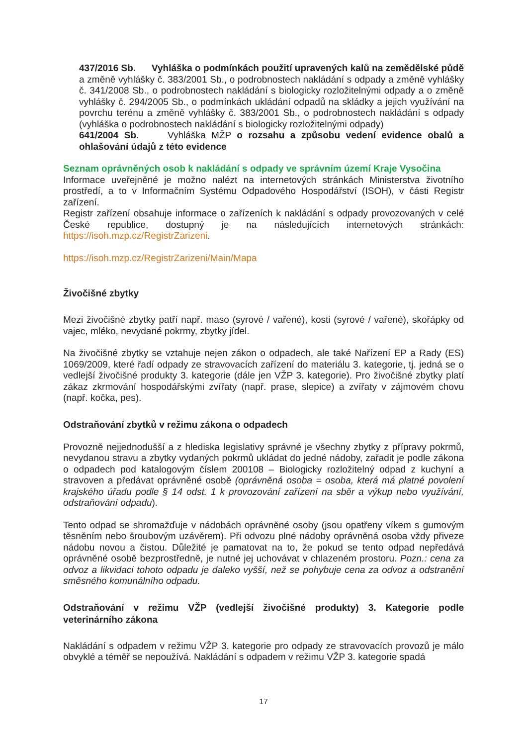437/2016 Sb. Vyhláška o podmínkách použití upravených kalů na zemědělské půdě a změně vyhlášky č. 383/2001 Sb., o podrobnostech nakládání s odpady a změně vyhlášky č. 341/2008 Sb., o podrobnostech nakládání s biologicky rozložitelnými odpady a o změně vyhlášky č. 294/2005 Sb., o podmínkách ukládání odpadů na skládky a jejich využívání na povrchu terénu a změně vyhlášky č. 383/2001 Sb., o podrobnostech nakládání s odpady (vyhláška o podrobnostech nakládání s biologicky rozložitelnými odpady)
641/2004 Sb. Vyhláška MŽP o rozsahu a způsobu vedení evidence obalů a ohlašování údajů z této evidence
Seznam oprávněných osob k nakládání s odpady ve správním území Kraje Vysočina
Informace uveřejněné je možno nalézt na internetových stránkách Ministerstva životního prostředí, a to v Informačním Systému Odpadového Hospodářství (ISOH), v části Registr zařízení.
Registr zařízení obsahuje informace o zařízeních k nakládání s odpady provozovaných v celé České republice, dostupný je na následujících internetových stránkách: https://isoh.mzp.cz/RegistrZarizeni.
https://isoh.mzp.cz/RegistrZarizeni/Main/Mapa
Živočišné zbytky
Mezi živočišné zbytky patří např. maso (syrové / vařené), kosti (syrové / vařené), skořápky od vajec, mléko, nevydané pokrmy, zbytky jídel.
Na živočišné zbytky se vztahuje nejen zákon o odpadech, ale také Nařízení EP a Rady (ES) 1069/2009, které řadí odpady ze stravovacích zařízení do materiálu 3. kategorie, tj. jedná se o vedlejší živočišné produkty 3. kategorie (dále jen VŽP 3. kategorie). Pro živočišné zbytky platí zákaz zkrmování hospodářskými zvířaty (např. prase, slepice) a zvířaty v zájmovém chovu (např. kočka, pes).
Odstraňování zbytků v režimu zákona o odpadech
Provozně nejjednodušší a z hlediska legislativy správné je všechny zbytky z přípravy pokrmů, nevydanou stravu a zbytky vydaných pokrmů ukládat do jedné nádoby, zařadit je podle zákona o odpadech pod katalogovým číslem 200108 – Biologicky rozložitelný odpad z kuchyní a stravoven a předávat oprávněné osobě (oprávněná osoba = osoba, která má platné povolení krajského úřadu podle § 14 odst. 1 k provozování zařízení na sběr a výkup nebo využívání, odstraňování odpadu).
Tento odpad se shromažďuje v nádobách oprávněné osoby (jsou opatřeny víkem s gumovým těsněním nebo šroubovým uzávěrem). Při odvozu plné nádoby oprávněná osoba vždy přiveze nádobu novou a čistou. Důležité je pamatovat na to, že pokud se tento odpad nepředává oprávněné osobě bezprostředně, je nutné jej uchovávat v chlazeném prostoru. Pozn.: cena za odvoz a likvidaci tohoto odpadu je daleko vyšší, než se pohybuje cena za odvoz a odstranění směsného komunálního odpadu.
Odstraňování v režimu VŽP (vedlejší živočišné produkty) 3. Kategorie podle veterinárního zákona
Nakládání s odpadem v režimu VŽP 3. kategorie pro odpady ze stravovacích provozů je málo obvyklé a téměř se nepoužívá. Nakládání s odpadem v režimu VŽP 3. kategorie spadá
17